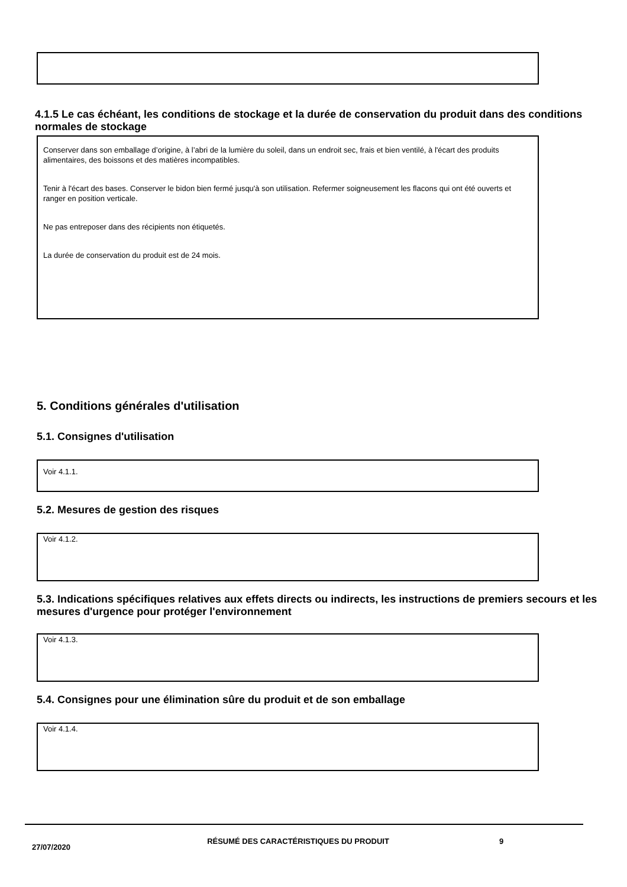4.1.5 Le cas échéant, les conditions de stockage et la durée de conservation du produit dans des conditions normales de stockage
Conserver dans son emballage d’origine, à l’abri de la lumière du soleil, dans un endroit sec, frais et bien ventilé, à l'écart des produits alimentaires, des boissons et des matières incompatibles.
Tenir à l'écart des bases. Conserver le bidon bien fermé jusqu'à son utilisation. Refermer soigneusement les flacons qui ont été ouverts et ranger en position verticale.
Ne pas entreposer dans des récipients non étiquetés.
La durée de conservation du produit est de 24 mois.
5. Conditions générales d'utilisation
5.1. Consignes d'utilisation
Voir 4.1.1.
5.2. Mesures de gestion des risques
Voir 4.1.2.
5.3. Indications spécifiques relatives aux effets directs ou indirects, les instructions de premiers secours et les mesures d'urgence pour protéger l'environnement
Voir 4.1.3.
5.4. Consignes pour une élimination sûre du produit et de son emballage
Voir 4.1.4.
27/07/2020
RÉSUMÉ DES CARACTÉRISTIQUES DU PRODUIT 9